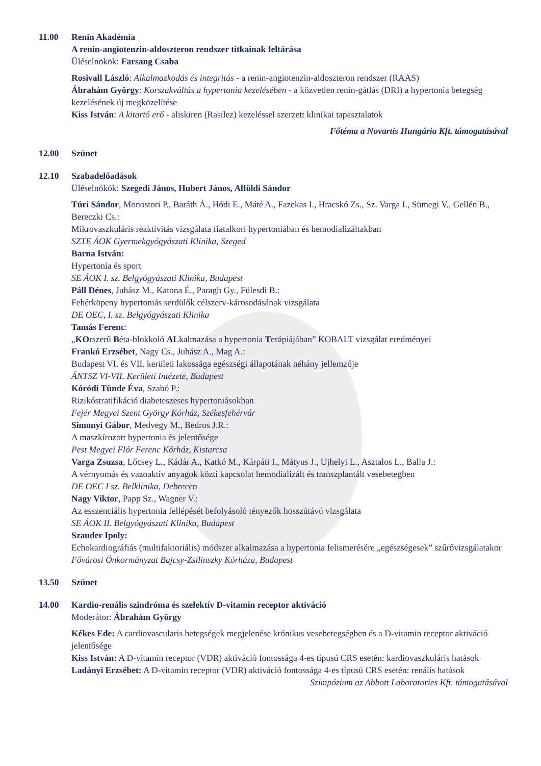11.00 Renin Akadémia
A renin-angiotenzin-aldoszteron rendszer titkainak feltárása
Üléselnökök: Farsang Csaba
Rosivall László: Alkalmazkodás és integritás - a renin-angiotenzin-aldoszteron rendszer (RAAS)
Ábrahám György: Korszakváltás a hypertonia kezelésében - a közvetlen renin-gátlás (DRI) a hypertonia betegség kezelésének új megközelítése
Kiss István: A kitartó erő - aliskiren (Rasilez) kezeléssel szerzett klinikai tapasztalatok
Főtéma a Novartis Hungária Kft. támogatásával
12.00 Szünet
12.10 Szabadelőadások
Üléselnökök: Szegedi János, Hubert János, Alföldi Sándor
Túri Sándor, Monostori P., Baráth Á., Hódi E., Máté A., Fazekas I., Hracskó Zs., Sz. Varga I., Sümegi V., Gellén B., Bereczki Cs.:
Mikrovaszkuláris reaktivitás vizsgálata fiatalkori hypertoniában és hemodializáltakban
SZTE ÁOK Gyermekgyógyászati Klinika, Szeged
Barna István:
Hypertonia és sport
SE ÁOK I. sz. Belgyógyászati Klinika, Budapest
Páll Dénes, Juhász M., Katona É., Paragh Gy., Fülesdi B.:
Fehérköpeny hypertoniás serdülők célszerv-károsodásának vizsgálata
DE OEC, I. sz. Belgyógyászati Klinika
Tamás Ferenc:
„KOrszerű Béta-blokkoló ALkalmazása a hypertonia Terápiájában” KOBALT vizsgálat eredményei
Frankó Erzsébet, Nagy Cs., Juhász A., Mag A.:
Budapest VI. és VII. kerületi lakossága egészségi állapotának néhány jellemzője
ÁNTSZ VI-VII. Kerületi Intézete, Budapest
Kóródi Tünde Éva, Szabó P.:
Rizikóstratifikáció diabeteszeses hypertoniásokban
Fejér Megyei Szent György Kórház, Székesfehérvár
Simonyi Gábor, Medvegy M., Bedros J.R.:
A maszkírozott hypertonia és jelentősége
Pest Megyei Flór Ferenc Kórház, Kistarcsa
Varga Zsuzsa, Lőcsey L., Kádár A., Katkó M., Kárpáti I., Mátyus J., Ujhelyi L., Asztalos L., Balla J.:
A vérnyomás és vazoaktív anyagok közti kapcsolat hemodializált és transzplantált vesebetegben
DE OEC I sz. Belklinika, Debrecen
Nagy Viktor, Papp Sz., Wagner V.:
Az esszenciális hypertonia fellépését befolyásoló tényezők hosszútávú vizsgálata
SE ÁOK II. Belgyógyászati Klinika, Budapest
Szauder Ipoly:
Echokardiográfiás (multifaktoriális) módszer alkalmazása a hypertonia felismerésére „egészségesek” szűrővizsgálatakor
Fővárosi Önkormányzat Bajcsy-Zsilinszky Kórháza, Budapest
13.50 Szünet
14.00 Kardio-renális szindróma és szelektív D-vitamin receptor aktiváció
Moderátor: Ábrahám György
Kékes Ede: A cardiovascularis betegségek megjelenése krónikus vesebetegségben és a D-vitamin receptor aktiváció jelentősége
Kiss István: A D-vitamin receptor (VDR) aktiváció fontossága 4-es típusú CRS esetén: kardiovaszkuláris hatások
Ladányi Erzsébet: A D-vitamin receptor (VDR) aktiváció fontossága 4-es típusú CRS esetén: renális hatások
Szimpózium az Abbott Laboratories Kft. támogatásával